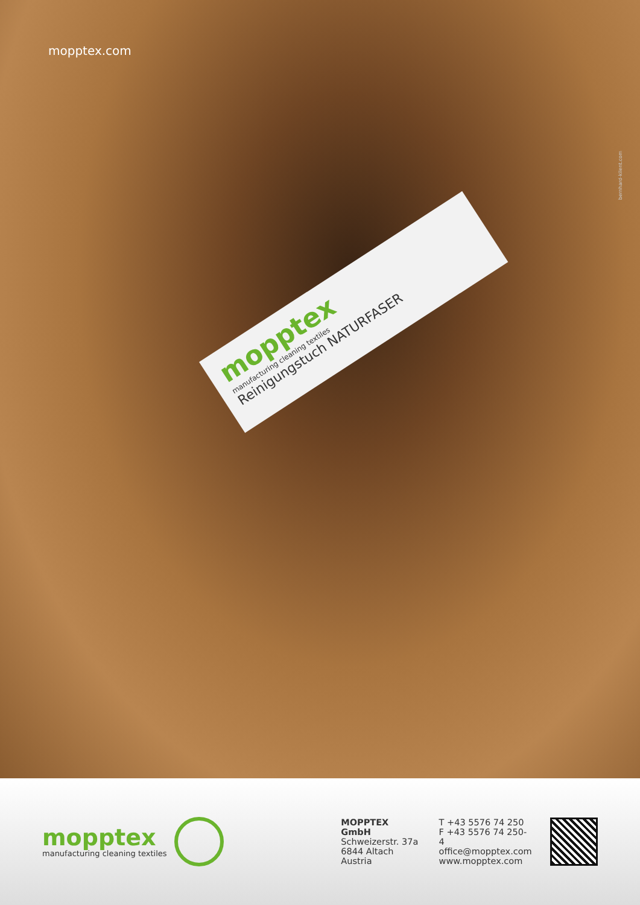mopptex.com
mopptex
manufacturing cleaning textiles
Reinigungstuch NATURFASER
bernhard-kilent.com
mopptex
manufacturing cleaning textiles
MOPPTEX GmbH
Schweizerstr. 37a
6844 Altach
Austria
T +43 5576 74 250
F +43 5576 74 250-4
office@mopptex.com
www.mopptex.com